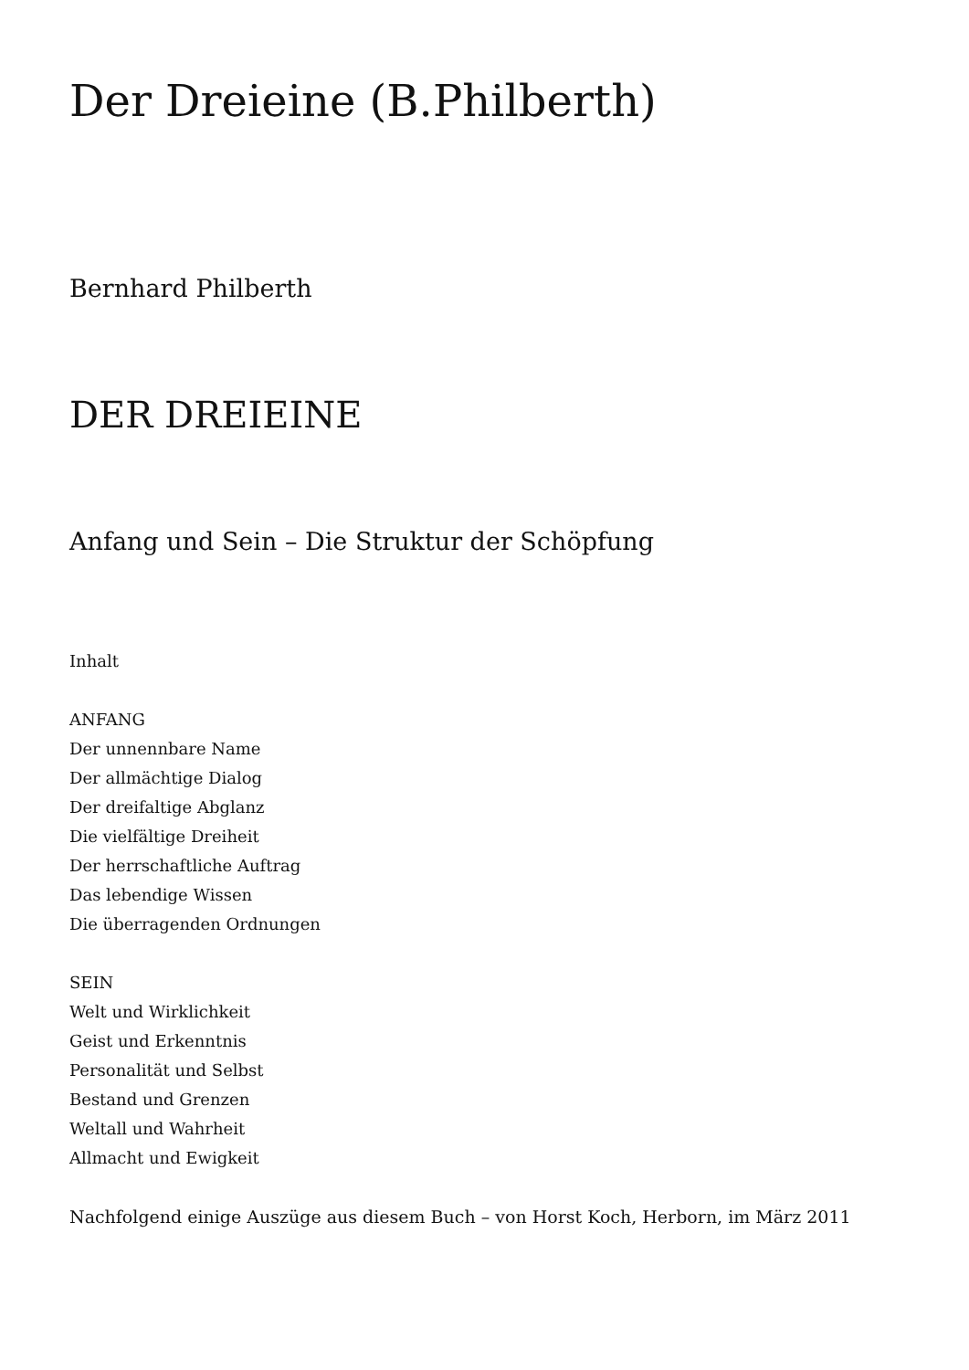Der Dreieine (B.Philberth)
Bernhard Philberth
DER DREIEINE
Anfang und Sein – Die Struktur der Schöpfung
Inhalt
ANFANG
Der unnennbare Name
Der allmächtige Dialog
Der dreifaltige Abglanz
Die vielfältige Dreiheit
Der herrschaftliche Auftrag
Das lebendige Wissen
Die überragenden Ordnungen
SEIN
Welt und Wirklichkeit
Geist und Erkenntnis
Personalität und Selbst
Bestand und Grenzen
Weltall und Wahrheit
Allmacht und Ewigkeit
Nachfolgend einige Auszüge aus diesem Buch – von Horst Koch, Herborn, im März 2011